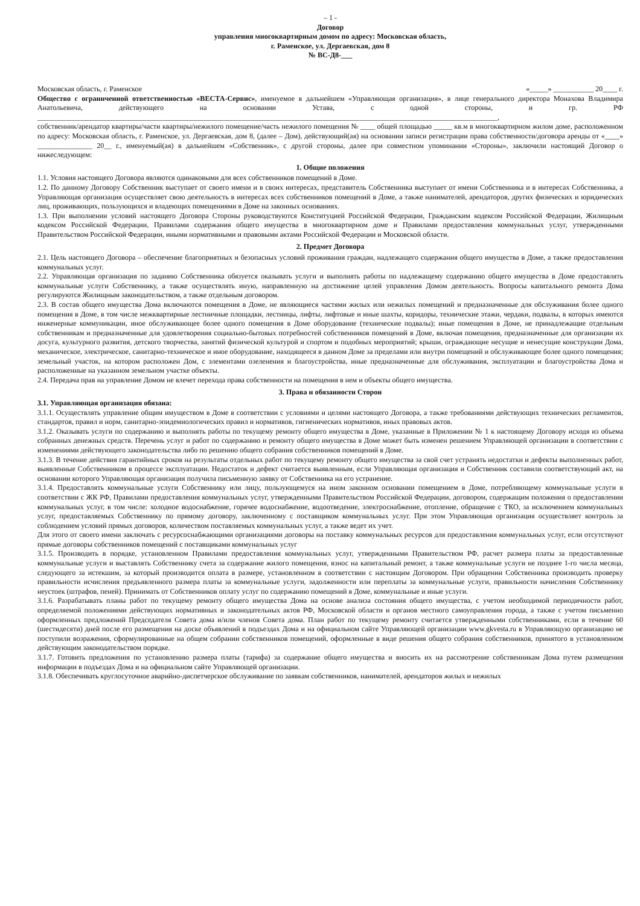– 1 -
Договор
управления многоквартирным домом по адресу: Московская область,
г. Раменское, ул. Дергаевская, дом 8
№ ВС-Д8-___
Московская область, г. Раменское «_____» ___________ 20____ г.
Общество с ограниченной ответственностью «ВЕСТА-Сервис», именуемое в дальнейшем «Управляющая организация», в лице генерального директора Монахова Владимира Анатольевича, действующего на основании Устава, с одной стороны, и гр. РФ ______________________________________________________________________________________________________________________________,
собственник/арендатор квартиры/части квартиры/нежилого помещение/часть нежилого помещения № ____ общей площадью _____ кв.м в многоквартирном жилом доме, расположенном по адресу: Московская область, г. Раменское, ул. Дергаевская, дом 8, (далее – Дом), действующий(ая) на основании записи регистрации права собственности/договора аренды от «____» _______________ 20__ г., именуемый(ая) в дальнейшем «Собственник», с другой стороны, далее при совместном упоминании «Стороны», заключили настоящий Договор о нижеследующем:
1. Общие положения
1.1. Условия настоящего Договора являются одинаковыми для всех собственников помещений в Доме.
1.2. По данному Договору Собственник выступает от своего имени и в своих интересах, представитель Собственника выступает от имени Собственника и в интересах Собственника, а Управляющая организация осуществляет свою деятельность в интересах всех собственников помещений в Доме, а также нанимателей, арендаторов, других физических и юридических лиц, проживающих, пользующихся и владеющих помещениями в Доме на законных основаниях.
1.3. При выполнении условий настоящего Договора Стороны руководствуются Конституцией Российской Федерации, Гражданским кодексом Российской Федерации, Жилищным кодексом Российской Федерации, Правилами содержания общего имущества в многоквартирном доме и Правилами предоставления коммунальных услуг, утвержденными Правительством Российской Федерации, иными нормативными и правовыми актами Российской Федерации и Московской области.
2. Предмет Договора
2.1. Цель настоящего Договора – обеспечение благоприятных и безопасных условий проживания граждан, надлежащего содержания общего имущества в Доме, а также предоставления коммунальных услуг.
2.2. Управляющая организация по заданию Собственника обязуется оказывать услуги и выполнять работы по надлежащему содержанию общего имущества в Доме предоставлять коммунальные услуги Собственнику, а также осуществлять иную, направленную на достижение целей управления Домом деятельность. Вопросы капитального ремонта Дома регулируются Жилищным законодательством, а также отдельным договором.
2.3. В состав общего имущества Дома включаются помещения в Доме, не являющиеся частями жилых или нежилых помещений и предназначенные для обслуживания более одного помещения в Доме, в том числе межквартирные лестничные площадки, лестницы, лифты, лифтовые и иные шахты, коридоры, технические этажи, чердаки, подвалы, в которых имеются инженерные коммуникации, иное обслуживающее более одного помещения в Доме оборудование (технические подвалы); иные помещения в Доме, не принадлежащие отдельным собственникам и предназначенные для удовлетворения социально-бытовых потребностей собственников помещений в Доме, включая помещения, предназначенные для организации их досуга, культурного развития, детского творчества, занятий физической культурой и спортом и подобных мероприятий; крыши, ограждающие несущие и ненесущие конструкции Дома, механическое, электрическое, санитарно-техническое и иное оборудование, находящееся в данном Доме за пределами или внутри помещений и обслуживающее более одного помещения; земельный участок, на котором расположен Дом, с элементами озеленения и благоустройства, иные предназначенные для обслуживания, эксплуатации и благоустройства Дома и расположенные на указанном земельном участке объекты.
2.4. Передача прав на управление Домом не влечет перехода права собственности на помещения в нем и объекты общего имущества.
3. Права и обязанности Сторон
3.1. Управляющая организация обязана:
3.1.1. Осуществлять управление общим имуществом в Доме в соответствии с условиями и целями настоящего Договора, а также требованиями действующих технических регламентов, стандартов, правил и норм, санитарно-эпидемиологических правил и нормативов, гигиенических нормативов, иных правовых актов.
3.1.2. Оказывать услуги по содержанию и выполнять работы по текущему ремонту общего имущества в Доме, указанные в Приложении № 1 к настоящему Договору исходя из объема собранных денежных средств. Перечень услуг и работ по содержанию и ремонту общего имущества в Доме может быть изменен решением Управляющей организации в соответствии с изменениями действующего законодательства либо по решению общего собрания собственников помещений в Доме.
3.1.3. В течение действия гарантийных сроков на результаты отдельных работ по текущему ремонту общего имущества за свой счет устранять недостатки и дефекты выполненных работ, выявленные Собственником в процессе эксплуатации. Недостаток и дефект считается выявленным, если Управляющая организация и Собственник составили соответствующий акт, на основании которого Управляющая организация получила письменную заявку от Собственника на его устранение.
3.1.4. Предоставлять коммунальные услуги Собственнику или лицу, пользующемуся на ином законном основании помещением в Доме, потребляющему коммунальные услуги в соответствии с ЖК РФ, Правилами предоставления коммунальных услуг, утвержденными Правительством Российской Федерации, договором, содержащим положения о предоставлении коммунальных услуг, в том числе: холодное водоснабжение, горячее водоснабжение, водоотведение, электроснабжение, отопление, обращение с ТКО, за исключением коммунальных услуг, предоставляемых Собственнику по прямому договору, заключенному с поставщиком коммунальных услуг. При этом Управляющая организация осуществляет контроль за соблюдением условий прямых договоров, количеством поставляемых коммунальных услуг, а также ведет их учет.
Для этого от своего имени заключать с ресурсоснабжающими организациями договоры на поставку коммунальных ресурсов для предоставления коммунальных услуг, если отсутствуют прямые договоры собственников помещений с поставщиками коммунальных услуг
3.1.5. Производить в порядке, установленном Правилами предоставления коммунальных услуг, утвержденными Правительством РФ, расчет размера платы за предоставленные коммунальные услуги и выставлять Собственнику счета за содержание жилого помещения, взнос на капитальный ремонт, а также коммунальные услуги не позднее 1-го числа месяца, следующего за истекшим, за который производится оплата в размере, установленном в соответствии с настоящим Договором. При обращении Собственника производить проверку правильности исчисления предъявленного размера платы за коммунальные услуги, задолженности или переплаты за коммунальные услуги, правильности начисления Собственнику неустоек (штрафов, пеней). Принимать от Собственников оплату услуг по содержанию помещений в Доме, коммунальные и иные услуги.
3.1.6. Разрабатывать планы работ по текущему ремонту общего имущества Дома на основе анализа состояния общего имущества, с учетом необходимой периодичности работ, определяемой положениями действующих нормативных и законодательных актов РФ, Московской области и органов местного самоуправления города, а также с учетом письменно оформленных предложений Председателя Совета дома и/или членов Совета дома. План работ по текущему ремонту считается утвержденными собственниками, если в течение 60 (шестидесяти) дней после его размещения на доске объявлений в подъездах Дома и на официальном сайте Управляющей организации www.gkvesta.ru в Управляющую организацию не поступили возражения, сформулированные на общем собрании собственников помещений, оформленные в виде решения общего собрания собственников, принятого в установленном действующим законодательством порядке.
3.1.7. Готовить предложения по установлению размера платы (тарифа) за содержание общего имущества и вносить их на рассмотрение собственникам Дома путем размещения информации в подъездах Дома и на официальном сайте Управляющей организации.
3.1.8. Обеспечивать круглосуточное аварийно-диспетчерское обслуживание по заявкам собственников, нанимателей, арендаторов жилых и нежилых